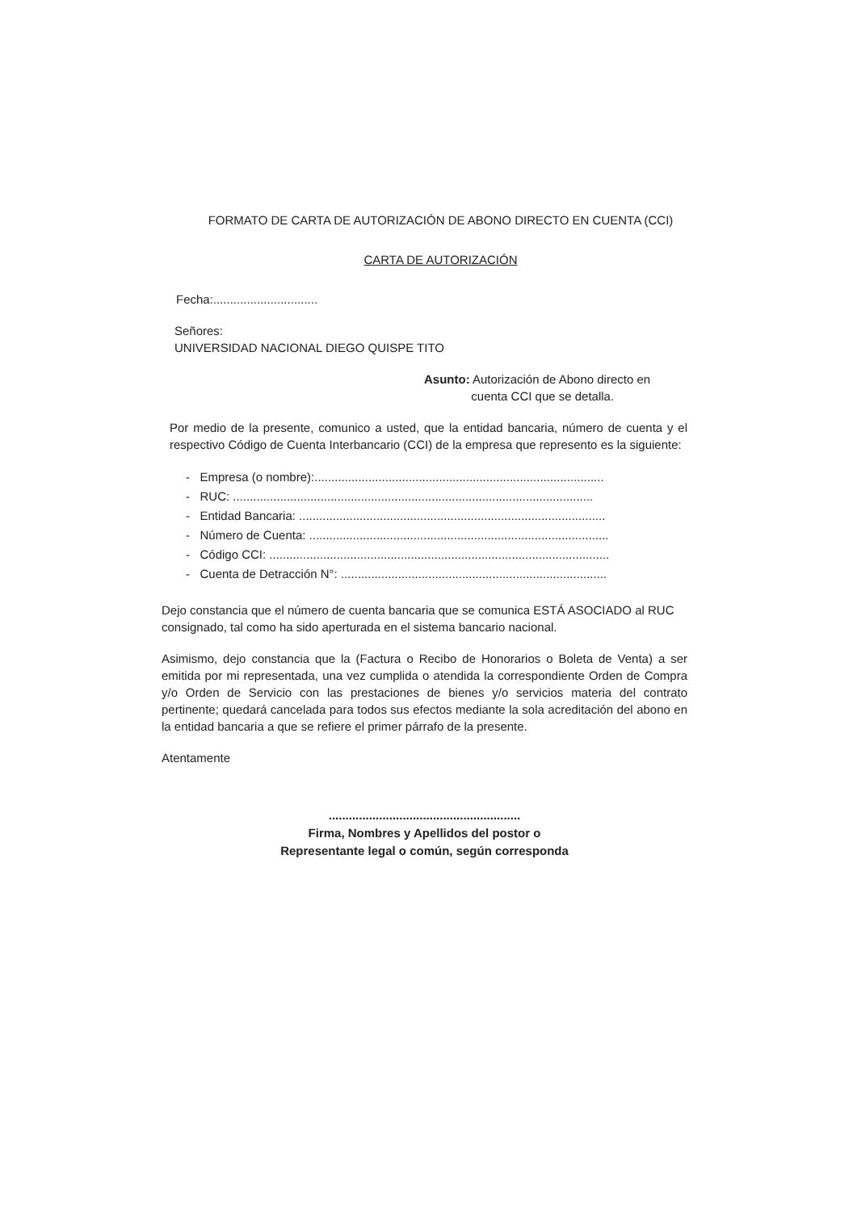FORMATO DE CARTA DE AUTORIZACIÓN DE ABONO DIRECTO EN CUENTA (CCI)
CARTA DE AUTORIZACIÓN
Fecha:...............................
Señores:
UNIVERSIDAD NACIONAL DIEGO QUISPE TITO
Asunto: Autorización de Abono directo en
cuenta CCI que se detalla.
Por medio de la presente, comunico a usted, que la entidad bancaria, número de cuenta y el respectivo Código de Cuenta Interbancario (CCI) de la empresa que represento es la siguiente:
- Empresa (o nombre):......................................................................................
- RUC: ...........................................................................................................
- Entidad Bancaria: ...........................................................................................
- Número de Cuenta: .........................................................................................
- Código CCI: .....................................................................................................
- Cuenta de Detracción N°: ...............................................................................
Dejo constancia que el número de cuenta bancaria que se comunica ESTÁ ASOCIADO al RUC consignado, tal como ha sido aperturada en el sistema bancario nacional.
Asimismo, dejo constancia que la (Factura o Recibo de Honorarios o Boleta de Venta) a ser emitida por mi representada, una vez cumplida o atendida la correspondiente Orden de Compra y/o Orden de Servicio con las prestaciones de bienes y/o servicios materia del contrato pertinente; quedará cancelada para todos sus efectos mediante la sola acreditación del abono en la entidad bancaria a que se refiere el primer párrafo de la presente.
Atentamente
.........................................................
Firma, Nombres y Apellidos del postor o
Representante legal o común, según corresponda